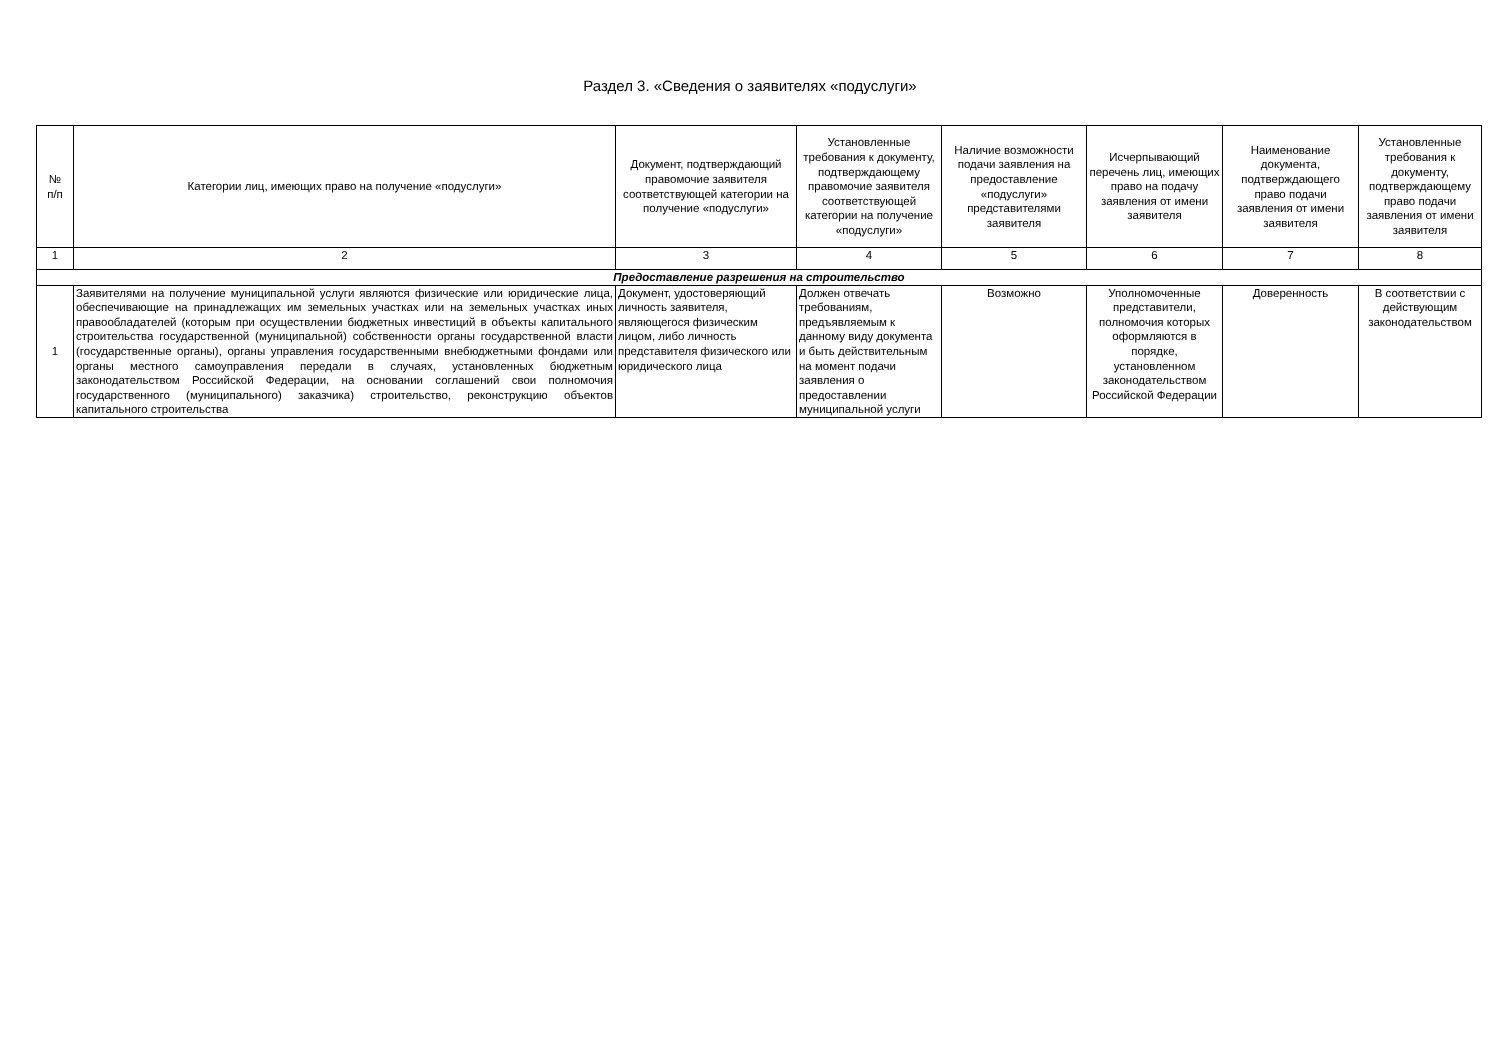Раздел 3. «Сведения о заявителях «подуслуги»
| № п/п | Категории лиц, имеющих право на получение «подуслуги» | Документ, подтверждающий правомочие заявителя соответствующей категории на получение «подуслуги» | Установленные требования к документу, подтверждающему правомочие заявителя соответствующей категории на получение «подуслуги» | Наличие возможности подачи заявления на предоставление «подуслуги» представителями заявителя | Исчерпывающий перечень лиц, имеющих право на подачу заявления от имени заявителя | Наименование документа, подтверждающего право подачи заявления от имени заявителя | Установленные требования к документу, подтверждающему право подачи заявления от имени заявителя |
| --- | --- | --- | --- | --- | --- | --- | --- |
| 1 | 2 | 3 | 4 | 5 | 6 | 7 | 8 |
| Предоставление разрешения на строительство | | | | | | | |
| 1 | Заявителями на получение муниципальной услуги являются физические или юридические лица, обеспечивающие на принадлежащих им земельных участках или на земельных участках иных правообладателей (которым при осуществлении бюджетных инвестиций в объекты капитального строительства государственной (муниципальной) собственности органы государственной власти (государственные органы), органы управления государственными внебюджетными фондами или органы местного самоуправления передали в случаях, установленных бюджетным законодательством Российской Федерации, на основании соглашений свои полномочия государственного (муниципального) заказчика) строительство, реконструкцию объектов капитального строительства | Документ, удостоверяющий личность заявителя, являющегося физическим лицом, либо личность представителя физического или юридического лица | Должен отвечать требованиям, предъявляемым к данному виду документа и быть действительным на момент подачи заявления о предоставлении муниципальной услуги | Возможно | Уполномоченные представители, полномочия которых оформляются в порядке, установленном законодательством Российской Федерации | Доверенность | В соответствии с действующим законодательством |